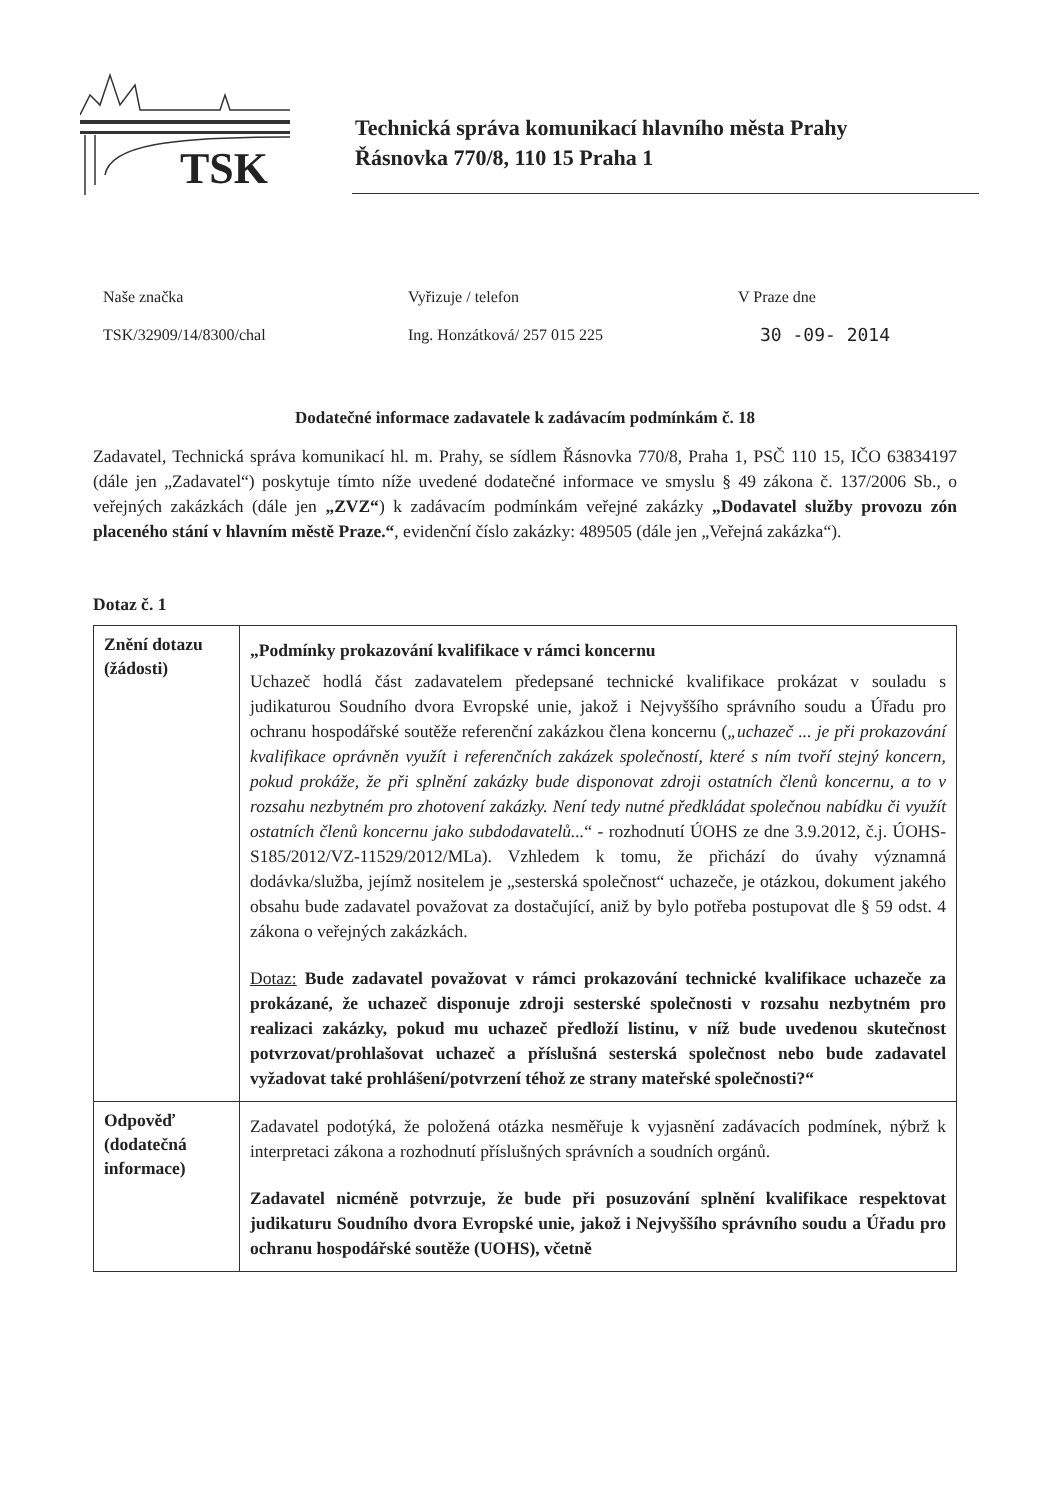TSK
Technická správa komunikací hlavního města Prahy
Řásnovka 770/8, 110 15 Praha 1
Naše značka
TSK/32909/14/8300/chal
Vyřizuje / telefon
Ing. Honzátková/ 257 015 225
V Praze dne
30 -09- 2014
Dodatečné informace zadavatele k zadávacím podmínkám č. 18
Zadavatel, Technická správa komunikací hl. m. Prahy, se sídlem Řásnovka 770/8, Praha 1, PSČ 110 15, IČO 63834197 (dále jen „Zadavatel“) poskytuje tímto níže uvedené dodatečné informace ve smyslu § 49 zákona č. 137/2006 Sb., o veřejných zakázkách (dále jen „ZVZ“) k zadávacím podmínkám veřejné zakázky „Dodavatel služby provozu zón placeného stání v hlavním městě Praze.“, evidenční číslo zakázky: 489505 (dále jen „Veřejná zakázka“).
Dotaz č. 1
| Znění dotazu (žádosti) | „Podmínky prokazování kvalifikace v rámci koncernu Uchazeč hodlá část zadavatelem předepsané technické kvalifikace prokázat v souladu s judikaturou Soudního dvora Evropské unie, jakož i Nejvyššího správního soudu a Úřadu pro ochranu hospodářské soutěže referenční zakázkou člena koncernu ( „uchazeč ... je při prokazování kvalifikace oprávněn využít i referenčních zakázek společností, které s ním tvoří stejný koncern, pokud prokáže, že při splnění zakázky bude disponovat zdroji ostatních členů koncernu, a to v rozsahu nezbytném pro zhotovení zakázky. Není tedy nutné předkládat společnou nabídku či využít ostatních členů koncernu jako subdodavatelů... “ - rozhodnutí ÚOHS ze dne 3.9.2012, č.j. ÚOHS-S185/2012/VZ-11529/2012/MLa). Vzhledem k tomu, že přichází do úvahy významná dodávka/služba, jejímž nositelem je „sesterská společnost“ uchazeče, je otázkou, dokument jakého obsahu bude zadavatel považovat za dostačující, aniž by bylo potřeba postupovat dle § 59 odst. 4 zákona o veřejných zakázkách. Dotaz: Bude zadavatel považovat v rámci prokazování technické kvalifikace uchazeče za prokázané, že uchazeč disponuje zdroji sesterské společnosti v rozsahu nezbytném pro realizaci zakázky, pokud mu uchazeč předloží listinu, v níž bude uvedenou skutečnost potvrzovat/prohlašovat uchazeč a příslušná sesterská společnost nebo bude zadavatel vyžadovat také prohlášení/potvrzení téhož ze strany mateřské společnosti?“ |
| Odpověď (dodatečná informace) | Zadavatel podotýká, že položená otázka nesměřuje k vyjasnění zadávacích podmínek, nýbrž k interpretaci zákona a rozhodnutí příslušných správních a soudních orgánů. Zadavatel nicméně potvrzuje, že bude při posuzování splnění kvalifikace respektovat judikaturu Soudního dvora Evropské unie, jakož i Nejvyššího správního soudu a Úřadu pro ochranu hospodářské soutěže (UOHS), včetně |